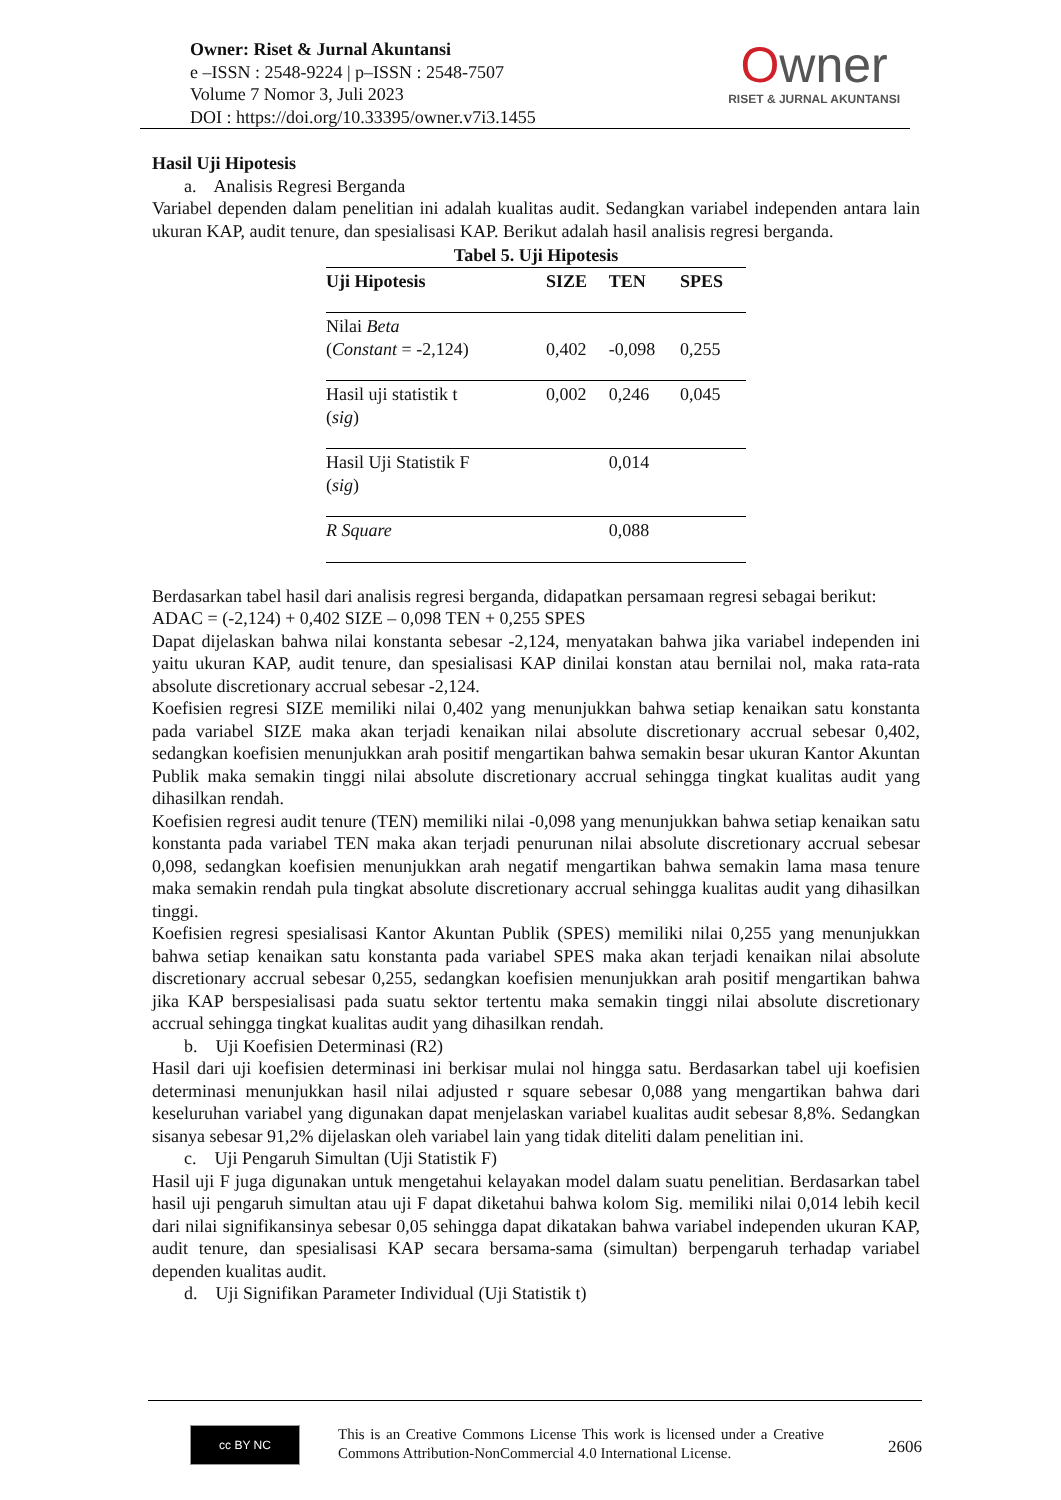Owner: Riset & Jurnal Akuntansi
e –ISSN : 2548-9224 | p–ISSN : 2548-7507
Volume 7 Nomor 3, Juli 2023
DOI : https://doi.org/10.33395/owner.v7i3.1455
Owner
RISET & JURNAL AKUNTANSI
Hasil Uji Hipotesis
a. Analisis Regresi Berganda
Variabel dependen dalam penelitian ini adalah kualitas audit. Sedangkan variabel independen antara lain ukuran KAP, audit tenure, dan spesialisasi KAP. Berikut adalah hasil analisis regresi berganda.
Tabel 5. Uji Hipotesis
| Uji Hipotesis | SIZE | TEN | SPES |
| --- | --- | --- | --- |
| Nilai Beta ( Constant = -2,124) | 0,402 | -0,098 | 0,255 |
| Hasil uji statistik t ( sig ) | 0,002 | 0,246 | 0,045 |
| Hasil Uji Statistik F ( sig ) | | 0,014 | |
| R Square | | 0,088 | |
Berdasarkan tabel hasil dari analisis regresi berganda, didapatkan persamaan regresi sebagai berikut:
ADAC = (-2,124) + 0,402 SIZE – 0,098 TEN + 0,255 SPES
Dapat dijelaskan bahwa nilai konstanta sebesar -2,124, menyatakan bahwa jika variabel independen ini yaitu ukuran KAP, audit tenure, dan spesialisasi KAP dinilai konstan atau bernilai nol, maka rata-rata absolute discretionary accrual sebesar -2,124.
Koefisien regresi SIZE memiliki nilai 0,402 yang menunjukkan bahwa setiap kenaikan satu konstanta pada variabel SIZE maka akan terjadi kenaikan nilai absolute discretionary accrual sebesar 0,402, sedangkan koefisien menunjukkan arah positif mengartikan bahwa semakin besar ukuran Kantor Akuntan Publik maka semakin tinggi nilai absolute discretionary accrual sehingga tingkat kualitas audit yang dihasilkan rendah.
Koefisien regresi audit tenure (TEN) memiliki nilai -0,098 yang menunjukkan bahwa setiap kenaikan satu konstanta pada variabel TEN maka akan terjadi penurunan nilai absolute discretionary accrual sebesar 0,098, sedangkan koefisien menunjukkan arah negatif mengartikan bahwa semakin lama masa tenure maka semakin rendah pula tingkat absolute discretionary accrual sehingga kualitas audit yang dihasilkan tinggi.
Koefisien regresi spesialisasi Kantor Akuntan Publik (SPES) memiliki nilai 0,255 yang menunjukkan bahwa setiap kenaikan satu konstanta pada variabel SPES maka akan terjadi kenaikan nilai absolute discretionary accrual sebesar 0,255, sedangkan koefisien menunjukkan arah positif mengartikan bahwa jika KAP berspesialisasi pada suatu sektor tertentu maka semakin tinggi nilai absolute discretionary accrual sehingga tingkat kualitas audit yang dihasilkan rendah.
b. Uji Koefisien Determinasi (R2)
Hasil dari uji koefisien determinasi ini berkisar mulai nol hingga satu. Berdasarkan tabel uji koefisien determinasi menunjukkan hasil nilai adjusted r square sebesar 0,088 yang mengartikan bahwa dari keseluruhan variabel yang digunakan dapat menjelaskan variabel kualitas audit sebesar 8,8%. Sedangkan sisanya sebesar 91,2% dijelaskan oleh variabel lain yang tidak diteliti dalam penelitian ini.
c. Uji Pengaruh Simultan (Uji Statistik F)
Hasil uji F juga digunakan untuk mengetahui kelayakan model dalam suatu penelitian. Berdasarkan tabel hasil uji pengaruh simultan atau uji F dapat diketahui bahwa kolom Sig. memiliki nilai 0,014 lebih kecil dari nilai signifikansinya sebesar 0,05 sehingga dapat dikatakan bahwa variabel independen ukuran KAP, audit tenure, dan spesialisasi KAP secara bersama-sama (simultan) berpengaruh terhadap variabel dependen kualitas audit.
d. Uji Signifikan Parameter Individual (Uji Statistik t)
cc BY NC
This is an Creative Commons License This work is licensed under a Creative Commons Attribution-NonCommercial 4.0 International License.
2606